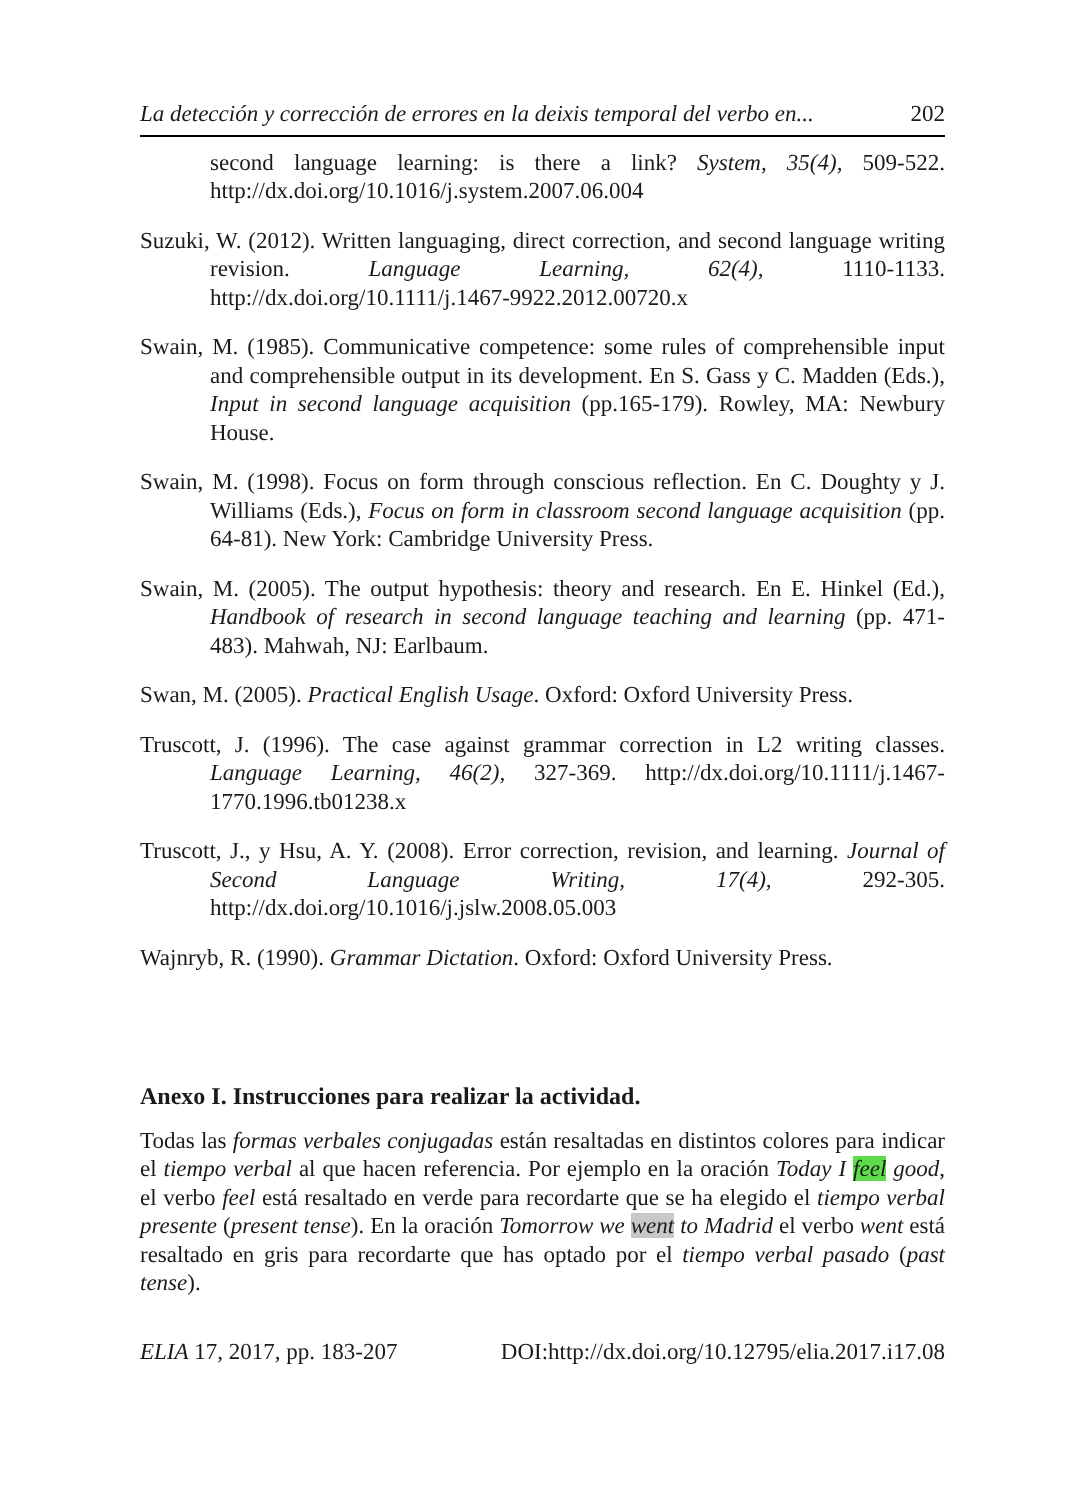La detección y corrección de errores en la deixis temporal del verbo en... 202
second language learning: is there a link? System, 35(4), 509-522. http://dx.doi.org/10.1016/j.system.2007.06.004
Suzuki, W. (2012). Written languaging, direct correction, and second language writing revision. Language Learning, 62(4), 1110-1133. http://dx.doi.org/10.1111/j.1467-9922.2012.00720.x
Swain, M. (1985). Communicative competence: some rules of comprehensible input and comprehensible output in its development. En S. Gass y C. Madden (Eds.), Input in second language acquisition (pp.165-179). Rowley, MA: Newbury House.
Swain, M. (1998). Focus on form through conscious reflection. En C. Doughty y J. Williams (Eds.), Focus on form in classroom second language acquisition (pp. 64-81). New York: Cambridge University Press.
Swain, M. (2005). The output hypothesis: theory and research. En E. Hinkel (Ed.), Handbook of research in second language teaching and learning (pp. 471-483). Mahwah, NJ: Earlbaum.
Swan, M. (2005). Practical English Usage. Oxford: Oxford University Press.
Truscott, J. (1996). The case against grammar correction in L2 writing classes. Language Learning, 46(2), 327-369. http://dx.doi.org/10.1111/j.1467-1770.1996.tb01238.x
Truscott, J., y Hsu, A. Y. (2008). Error correction, revision, and learning. Journal of Second Language Writing, 17(4), 292-305. http://dx.doi.org/10.1016/j.jslw.2008.05.003
Wajnryb, R. (1990). Grammar Dictation. Oxford: Oxford University Press.
Anexo I. Instrucciones para realizar la actividad.
Todas las formas verbales conjugadas están resaltadas en distintos colores para indicar el tiempo verbal al que hacen referencia. Por ejemplo en la oración Today I feel good, el verbo feel está resaltado en verde para recordarte que se ha elegido el tiempo verbal presente (present tense). En la oración Tomorrow we went to Madrid el verbo went está resaltado en gris para recordarte que has optado por el tiempo verbal pasado (past tense).
ELIA 17, 2017, pp. 183-207 DOI:http://dx.doi.org/10.12795/elia.2017.i17.08